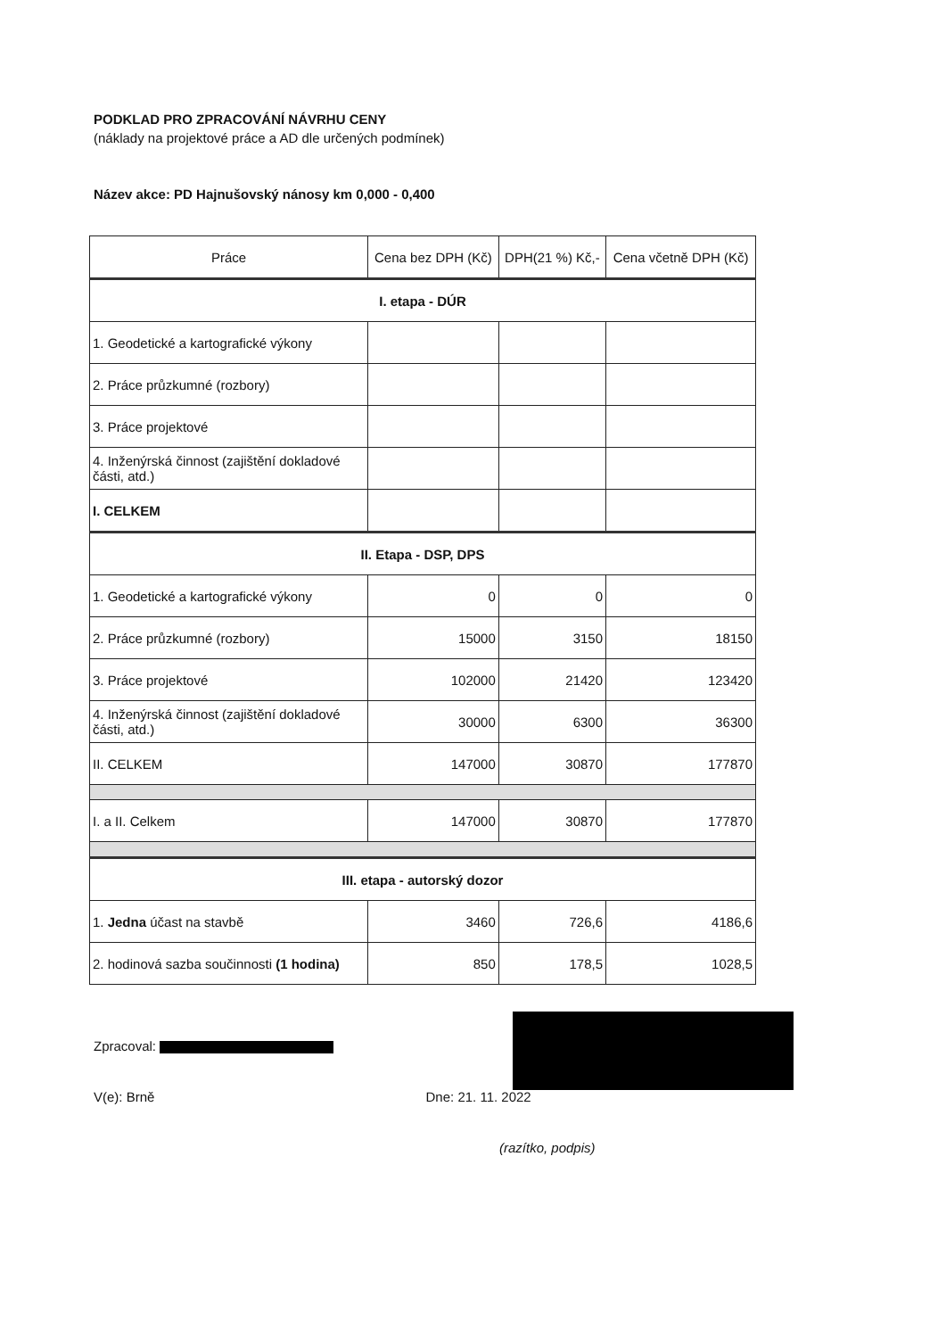PODKLAD PRO ZPRACOVÁNÍ NÁVRHU CENY
(náklady na projektové práce a AD dle určených podmínek)
Název akce: PD Hajnušovský nánosy km 0,000 - 0,400
| Práce | Cena bez DPH (Kč) | DPH(21 %) Kč,- | Cena včetně DPH (Kč) |
| --- | --- | --- | --- |
| I. etapa - DÚR | | | |
| 1. Geodetické a kartografické výkony | | | |
| 2. Práce průzkumné (rozbory) | | | |
| 3. Práce projektové | | | |
| 4. Inženýrská činnost (zajištění dokladové části, atd.) | | | |
| I. CELKEM | | | |
| II. Etapa - DSP, DPS | | | |
| 1. Geodetické a kartografické výkony | 0 | 0 | 0 |
| 2. Práce průzkumné (rozbory) | 15000 | 3150 | 18150 |
| 3. Práce projektové | 102000 | 21420 | 123420 |
| 4. Inženýrská činnost (zajištění dokladové části, atd.) | 30000 | 6300 | 36300 |
| II. CELKEM | 147000 | 30870 | 177870 |
| I. a II. Celkem | 147000 | 30870 | 177870 |
| III. etapa - autorský dozor | | | |
| 1. Jedna účast na stavbě | 3460 | 726,6 | 4186,6 |
| 2. hodinová sazba součinnosti (1 hodina) | 850 | 178,5 | 1028,5 |
Zpracoval:
V(e): Brně Dne: 21. 11. 2022
(razítko, podpis)